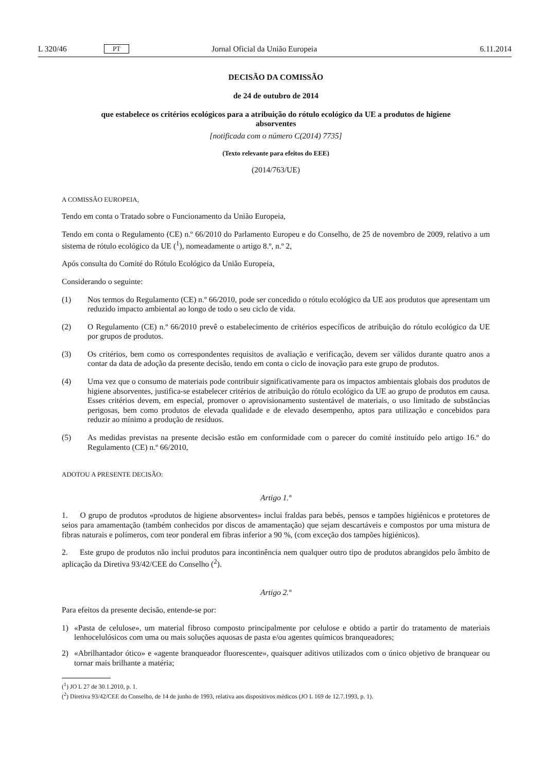L 320/46 PT Jornal Oficial da União Europeia 6.11.2014
DECISÃO DA COMISSÃO
de 24 de outubro de 2014
que estabelece os critérios ecológicos para a atribuição do rótulo ecológico da UE a produtos de higiene absorventes
[notificada com o número C(2014) 7735]
(Texto relevante para efeitos do EEE)
(2014/763/UE)
A COMISSÃO EUROPEIA,
Tendo em conta o Tratado sobre o Funcionamento da União Europeia,
Tendo em conta o Regulamento (CE) n.º 66/2010 do Parlamento Europeu e do Conselho, de 25 de novembro de 2009, relativo a um sistema de rótulo ecológico da UE (<sup>1</sup>), nomeadamente o artigo 8.º, n.º 2,
Após consulta do Comité do Rótulo Ecológico da União Europeia,
Considerando o seguinte:
(1) Nos termos do Regulamento (CE) n.º 66/2010, pode ser concedido o rótulo ecológico da UE aos produtos que apresentam um reduzido impacto ambiental ao longo de todo o seu ciclo de vida.
(2) O Regulamento (CE) n.º 66/2010 prevê o estabelecimento de critérios específicos de atribuição do rótulo ecoló­gico da UE por grupos de produtos.
(3) Os critérios, bem como os correspondentes requisitos de avaliação e verificação, devem ser válidos durante quatro anos a contar da data de adoção da presente decisão, tendo em conta o ciclo de inovação para este grupo de produtos.
(4) Uma vez que o consumo de materiais pode contribuir significativamente para os impactos ambientais globais dos produtos de higiene absorventes, justifica-se estabelecer critérios de atribuição do rótulo ecológico da UE ao grupo de produtos em causa. Esses critérios devem, em especial, promover o aprovisionamento sustentável de materiais, o uso limitado de substâncias perigosas, bem como produtos de elevada qualidade e de elevado desem­penho, aptos para utilização e concebidos para reduzir ao mínimo a produção de resíduos.
(5) As medidas previstas na presente decisão estão em conformidade com o parecer do comité instituído pelo arti­go 16.º do Regulamento (CE) n.º 66/2010,
ADOTOU A PRESENTE DECISÃO:
Artigo 1.º
1. O grupo de produtos «produtos de higiene absorventes» inclui fraldas para bebés, pensos e tampões higiénicos e protetores de seios para amamentação (também conhecidos por discos de amamentação) que sejam descartáveis e compostos por uma mistura de fibras naturais e polímeros, com teor ponderal em fibras inferior a 90 %, (com exceção dos tampões higiénicos).
2. Este grupo de produtos não inclui produtos para incontinência nem qualquer outro tipo de produtos abrangidos pelo âmbito de aplicação da Diretiva 93/42/CEE do Conselho (<sup>2</sup>).
Artigo 2.º
Para efeitos da presente decisão, entende-se por:
1) «Pasta de celulose», um material fibroso composto principalmente por celulose e obtido a partir do tratamento de materiais lenhocelulósicos com uma ou mais soluções aquosas de pasta e/ou agentes químicos branqueadores;
2) «Abrilhantador ótico» e «agente branqueador fluorescente», quaisquer aditivos utilizados com o único objetivo de branquear ou tornar mais brilhante a matéria;
(<sup>1</sup>) JO L 27 de 30.1.2010, p. 1.
(<sup>2</sup>) Diretiva 93/42/CEE do Conselho, de 14 de junho de 1993, relativa aos dispositivos médicos (JO L 169 de 12.7.1993, p. 1).